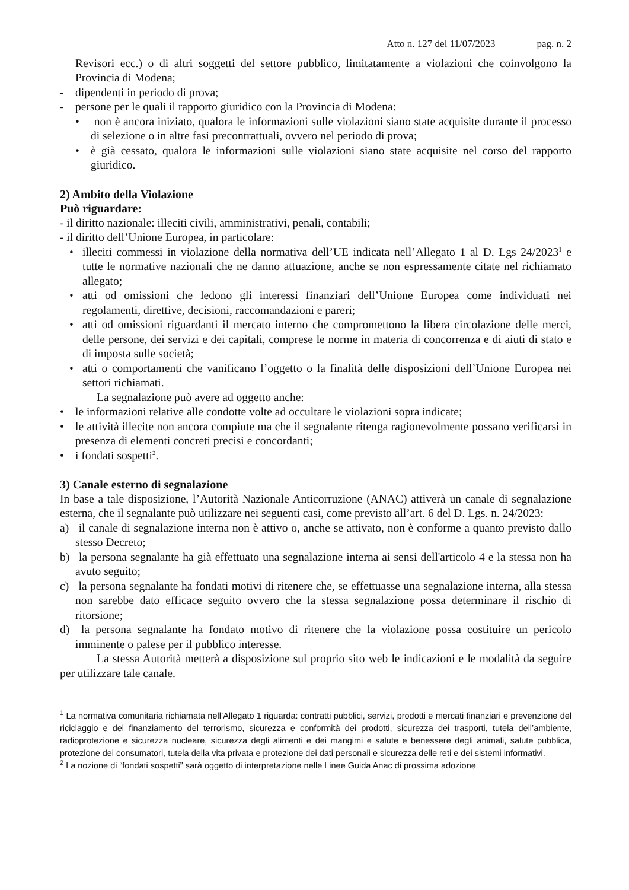Atto n. 127 del 11/07/2023 pag. n. 2
Revisori ecc.) o di altri soggetti del settore pubblico, limitatamente a violazioni che coinvolgono la Provincia di Modena;
- dipendenti in periodo di prova;
- persone per le quali il rapporto giuridico con la Provincia di Modena:
• non è ancora iniziato, qualora le informazioni sulle violazioni siano state acquisite durante il processo di selezione o in altre fasi precontrattuali, ovvero nel periodo di prova;
• è già cessato, qualora le informazioni sulle violazioni siano state acquisite nel corso del rapporto giuridico.
2) Ambito della Violazione
Può riguardare:
- il diritto nazionale: illeciti civili, amministrativi, penali, contabili;
- il diritto dell’Unione Europea, in particolare:
• illeciti commessi in violazione della normativa dell’UE indicata nell’Allegato 1 al D. Lgs 24/2023<sup>1</sup> e tutte le normative nazionali che ne danno attuazione, anche se non espressamente citate nel richiamato allegato;
• atti od omissioni che ledono gli interessi finanziari dell’Unione Europea come individuati nei regolamenti, direttive, decisioni, raccomandazioni e pareri;
• atti od omissioni riguardanti il mercato interno che compromettono la libera circolazione delle merci, delle persone, dei servizi e dei capitali, comprese le norme in materia di concorrenza e di aiuti di stato e di imposta sulle società;
• atti o comportamenti che vanificano l’oggetto o la finalità delle disposizioni dell’Unione Europea nei settori richiamati.
La segnalazione può avere ad oggetto anche:
• le informazioni relative alle condotte volte ad occultare le violazioni sopra indicate;
• le attività illecite non ancora compiute ma che il segnalante ritenga ragionevolmente possano verificarsi in presenza di elementi concreti precisi e concordanti;
• i fondati sospetti<sup>2</sup>.
3) Canale esterno di segnalazione
In base a tale disposizione, l’Autorità Nazionale Anticorruzione (ANAC) attiverà un canale di segnalazione esterna, che il segnalante può utilizzare nei seguenti casi, come previsto all’art. 6 del D. Lgs. n. 24/2023:
a) il canale di segnalazione interna non è attivo o, anche se attivato, non è conforme a quanto previsto dallo stesso Decreto;
b) la persona segnalante ha già effettuato una segnalazione interna ai sensi dell'articolo 4 e la stessa non ha avuto seguito;
c) la persona segnalante ha fondati motivi di ritenere che, se effettuasse una segnalazione interna, alla stessa non sarebbe dato efficace seguito ovvero che la stessa segnalazione possa determinare il rischio di ritorsione;
d) la persona segnalante ha fondato motivo di ritenere che la violazione possa costituire un pericolo imminente o palese per il pubblico interesse.
La stessa Autorità metterà a disposizione sul proprio sito web le indicazioni e le modalità da seguire per utilizzare tale canale.
<sup>1</sup> La normativa comunitaria richiamata nell’Allegato 1 riguarda: contratti pubblici, servizi, prodotti e mercati finanziari e prevenzione del riciclaggio e del finanziamento del terrorismo, sicurezza e conformità dei prodotti, sicurezza dei trasporti, tutela dell’ambiente, radioprotezione e sicurezza nucleare, sicurezza degli alimenti e dei mangimi e salute e benessere degli animali, salute pubblica, protezione dei consumatori, tutela della vita privata e protezione dei dati personali e sicurezza delle reti e dei sistemi informativi.
<sup>2</sup> La nozione di “fondati sospetti” sarà oggetto di interpretazione nelle Linee Guida Anac di prossima adozione